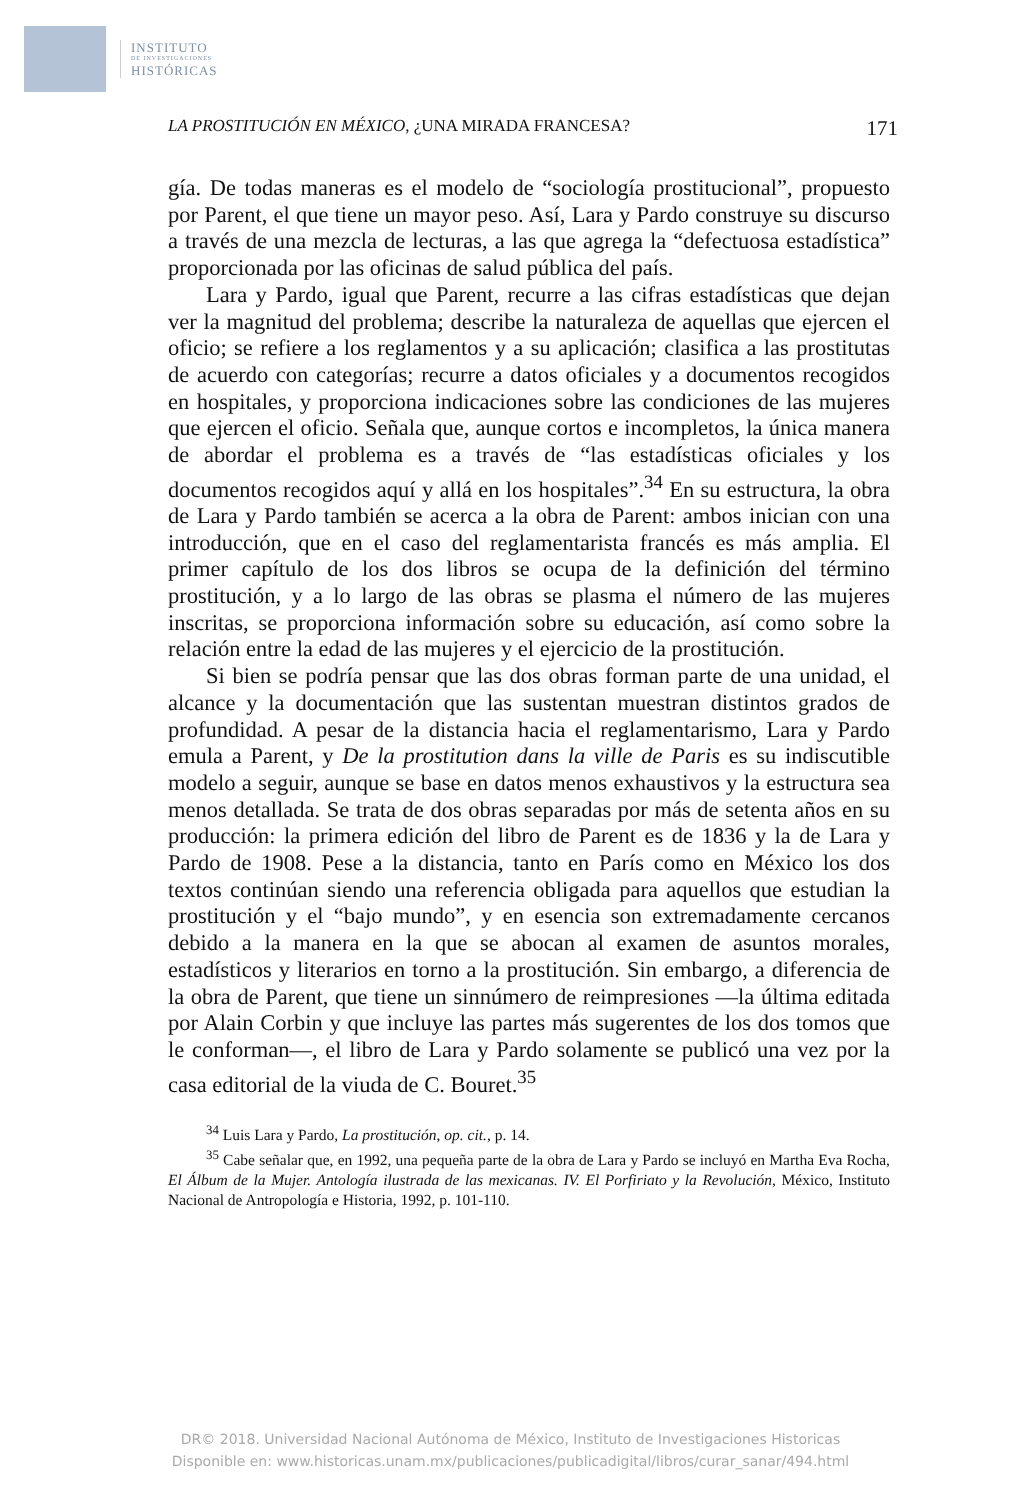INSTITUTO
DE INVESTIGACIONES
HISTÓRICAS
LA PROSTITUCIÓN EN MÉXICO, ¿UNA MIRADA FRANCESA? 171
gía. De todas maneras es el modelo de “sociología prostitucional”, propuesto por Parent, el que tiene un mayor peso. Así, Lara y Pardo construye su discurso a través de una mezcla de lecturas, a las que agrega la “defectuosa estadística” proporcionada por las oficinas de salud pública del país.
Lara y Pardo, igual que Parent, recurre a las cifras estadísticas que dejan ver la magnitud del problema; describe la naturaleza de aquellas que ejercen el oficio; se refiere a los reglamentos y a su aplicación; clasifica a las prostitutas de acuerdo con categorías; recurre a datos oficiales y a documentos recogidos en hospitales, y proporciona indicaciones sobre las condiciones de las mujeres que ejercen el oficio. Señala que, aunque cortos e incompletos, la única manera de abordar el problema es a través de “las estadísticas oficiales y los documentos recogidos aquí y allá en los hospitales”.<sup>34</sup> En su estructura, la obra de Lara y Pardo también se acerca a la obra de Parent: ambos inician con una introducción, que en el caso del reglamentarista francés es más amplia. El primer capítulo de los dos libros se ocupa de la definición del término prostitución, y a lo largo de las obras se plasma el número de las mujeres inscritas, se proporciona información sobre su educación, así como sobre la relación entre la edad de las mujeres y el ejercicio de la prostitución.
Si bien se podría pensar que las dos obras forman parte de una unidad, el alcance y la documentación que las sustentan muestran distintos grados de profundidad. A pesar de la distancia hacia el reglamentarismo, Lara y Pardo emula a Parent, y De la prostitution dans la ville de Paris es su indiscutible modelo a seguir, aunque se base en datos menos exhaustivos y la estructura sea menos detallada. Se trata de dos obras separadas por más de setenta años en su producción: la primera edición del libro de Parent es de 1836 y la de Lara y Pardo de 1908. Pese a la distancia, tanto en París como en México los dos textos continúan siendo una referencia obligada para aquellos que estudian la prostitución y el “bajo mundo”, y en esencia son extremadamente cercanos debido a la manera en la que se abocan al examen de asuntos morales, estadísticos y literarios en torno a la prostitución. Sin embargo, a diferencia de la obra de Parent, que tiene un sinnúmero de reimpresiones —la última editada por Alain Corbin y que incluye las partes más sugerentes de los dos tomos que le conforman—, el libro de Lara y Pardo solamente se publicó una vez por la casa editorial de la viuda de C. Bouret.<sup>35</sup>
<sup>34</sup> Luis Lara y Pardo, La prostitución, op. cit., p. 14.
<sup>35</sup> Cabe señalar que, en 1992, una pequeña parte de la obra de Lara y Pardo se incluyó en Martha Eva Rocha, El Álbum de la Mujer. Antología ilustrada de las mexicanas. IV. El Porfiriato y la Revolución, México, Instituto Nacional de Antropología e Historia, 1992, p. 101-110.
DR© 2018. Universidad Nacional Autónoma de México, Instituto de Investigaciones Historicas
Disponible en: www.historicas.unam.mx/publicaciones/publicadigital/libros/curar_sanar/494.html